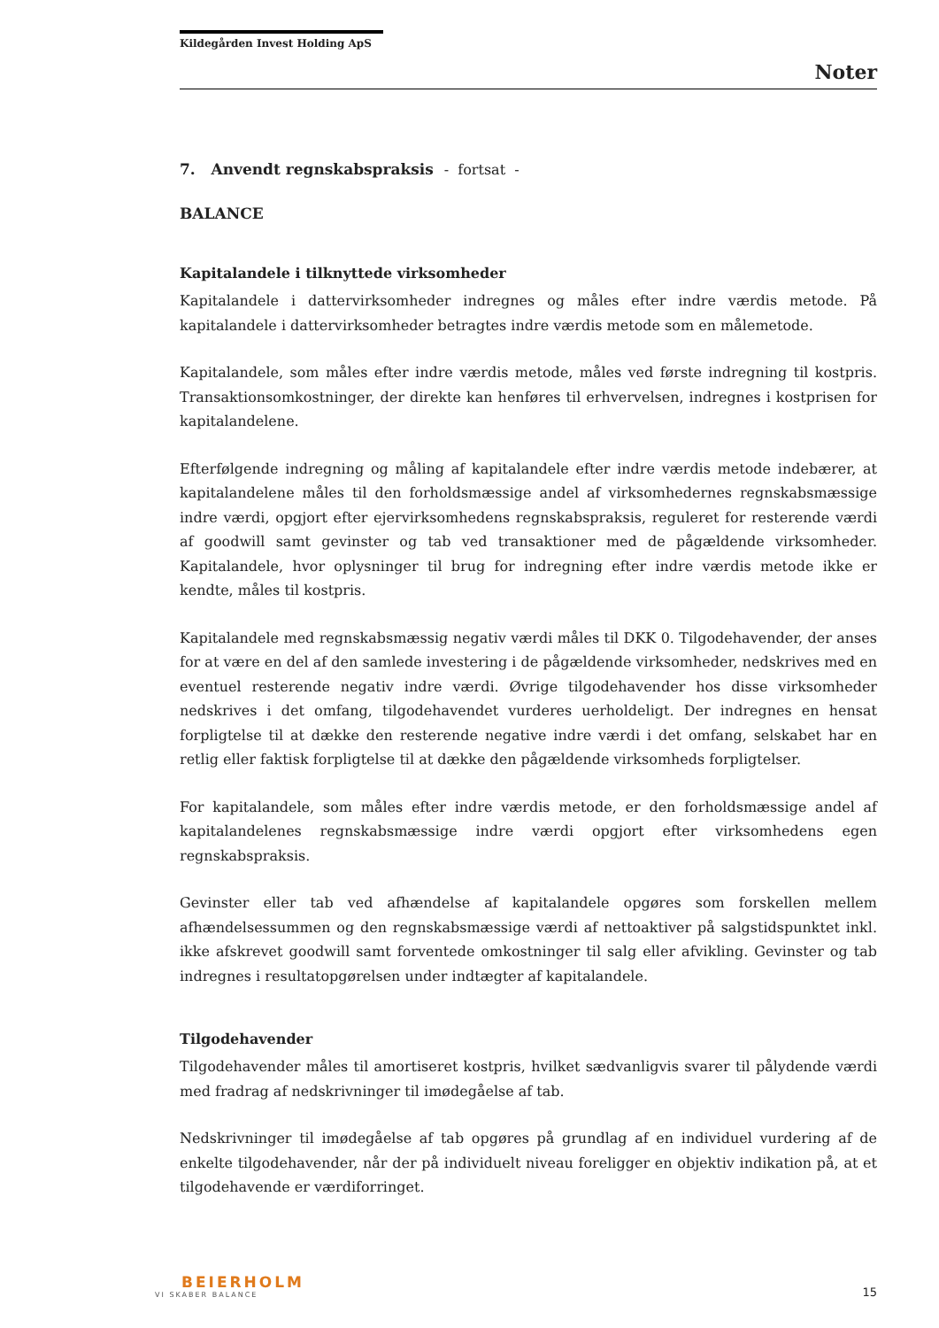Kildegården Invest Holding ApS
Noter
7. Anvendt regnskabspraksis - fortsat -
BALANCE
Kapitalandele i tilknyttede virksomheder
Kapitalandele i dattervirksomheder indregnes og måles efter indre værdis metode. På kapitalandele i dattervirksomheder betragtes indre værdis metode som en målemetode.
Kapitalandele, som måles efter indre værdis metode, måles ved første indregning til kostpris. Transaktionsomkostninger, der direkte kan henføres til erhvervelsen, indregnes i kostprisen for kapitalandelene.
Efterfølgende indregning og måling af kapitalandele efter indre værdis metode indebærer, at kapitalandelene måles til den forholdsmæssige andel af virksomhedernes regnskabsmæssige indre værdi, opgjort efter ejervirksomhedens regnskabspraksis, reguleret for resterende værdi af goodwill samt gevinster og tab ved transaktioner med de pågældende virksomheder. Kapitalandele, hvor oplysninger til brug for indregning efter indre værdis metode ikke er kendte, måles til kostpris.
Kapitalandele med regnskabsmæssig negativ værdi måles til DKK 0. Tilgodehavender, der anses for at være en del af den samlede investering i de pågældende virksomheder, nedskrives med en eventuel resterende negativ indre værdi. Øvrige tilgodehavender hos disse virksomheder nedskrives i det omfang, tilgodehavendet vurderes uerholdeligt. Der indregnes en hensat forpligtelse til at dække den resterende negative indre værdi i det omfang, selskabet har en retlig eller faktisk forpligtelse til at dække den pågældende virksomheds forpligtelser.
For kapitalandele, som måles efter indre værdis metode, er den forholdsmæssige andel af kapitalandelenes regnskabsmæssige indre værdi opgjort efter virksomhedens egen regnskabspraksis.
Gevinster eller tab ved afhændelse af kapitalandele opgøres som forskellen mellem afhændelsessummen og den regnskabsmæssige værdi af nettoaktiver på salgstidspunktet inkl. ikke afskrevet goodwill samt forventede omkostninger til salg eller afvikling. Gevinster og tab indregnes i resultatopgørelsen under indtægter af kapitalandele.
Tilgodehavender
Tilgodehavender måles til amortiseret kostpris, hvilket sædvanligvis svarer til pålydende værdi med fradrag af nedskrivninger til imødegåelse af tab.
Nedskrivninger til imødegåelse af tab opgøres på grundlag af en individuel vurdering af de enkelte tilgodehavender, når der på individuelt niveau foreligger en objektiv indikation på, at et tilgodehavende er værdiforringet.
BEIERHOLM
VI SKABER BALANCE
15